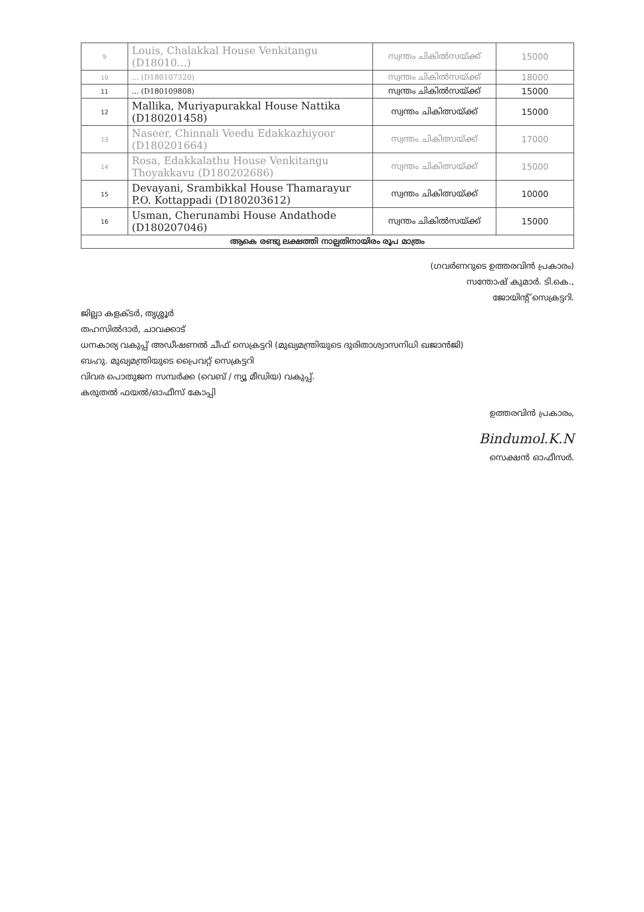| 9 | Louis, Chalakkal House Venkitangu (D18010...) | സ്വന്തം ചികിൽസയ്ക്ക് | 15000 |
| 10 | ... (D180107320) | സ്വന്തം ചികിൽസയ്ക്ക് | 18000 |
| 11 | ... (D180109808) | സ്വന്തം ചികിൽസയ്ക്ക് | 15000 |
| 12 | Mallika, Muriyapurakkal House Nattika (D180201458) | സ്വന്തം ചികിത്സയ്ക്ക് | 15000 |
| 13 | Naseer, Chinnali Veedu Edakkazhiyoor (D180201664) | സ്വന്തം ചികിത്സയ്ക്ക് | 17000 |
| 14 | Rosa, Edakkalathu House Venkitangu Thoyakkavu (D180202686) | സ്വന്തം ചികിത്സയ്ക്ക് | 15000 |
| 15 | Devayani, Srambikkal House Thamarayur P.O. Kottappadi (D180203612) | സ്വന്തം ചികിത്സയ്ക്ക് | 10000 |
| 16 | Usman, Cherunambi House Andathode (D180207046) | സ്വന്തം ചികിൽസയ്ക്ക് | 15000 |
| ആകെ രണ്ടു ലക്ഷത്തി നാല്പതിനായിരം രൂപ മാത്രം | | | |
(ഗവർണറുടെ ഉത്തരവിൻ പ്രകാരം)
സന്തോഷ് കുമാർ. ടി.കെ.,
ജോയിന്റ് സെക്രട്ടറി.
ജില്ലാ കളക്ടർ, തൃശ്ശൂർ
തഹസിൽദാർ, ചാവക്കാട്
ധനകാര്യ വകുപ്പ് അഡീഷണൽ ചീഫ് സെക്രട്ടറി (മുഖ്യമന്ത്രിയുടെ ദുരിതാശ്വാസനിധി ഖജാൻജി)
ബഹു. മുഖ്യമന്ത്രിയുടെ പ്രൈവറ്റ് സെക്രട്ടറി
വിവര പൊതുജന സമ്പർക്ക (വെബ് / ന്യൂ മീഡിയ) വകുപ്പ്.
കരുതൽ ഫയൽ/ഓഫീസ് കോപ്പി
ഉത്തരവിൻ പ്രകാരം,
Bindumol.K.N
സെക്ഷൻ ഓഫീസർ.